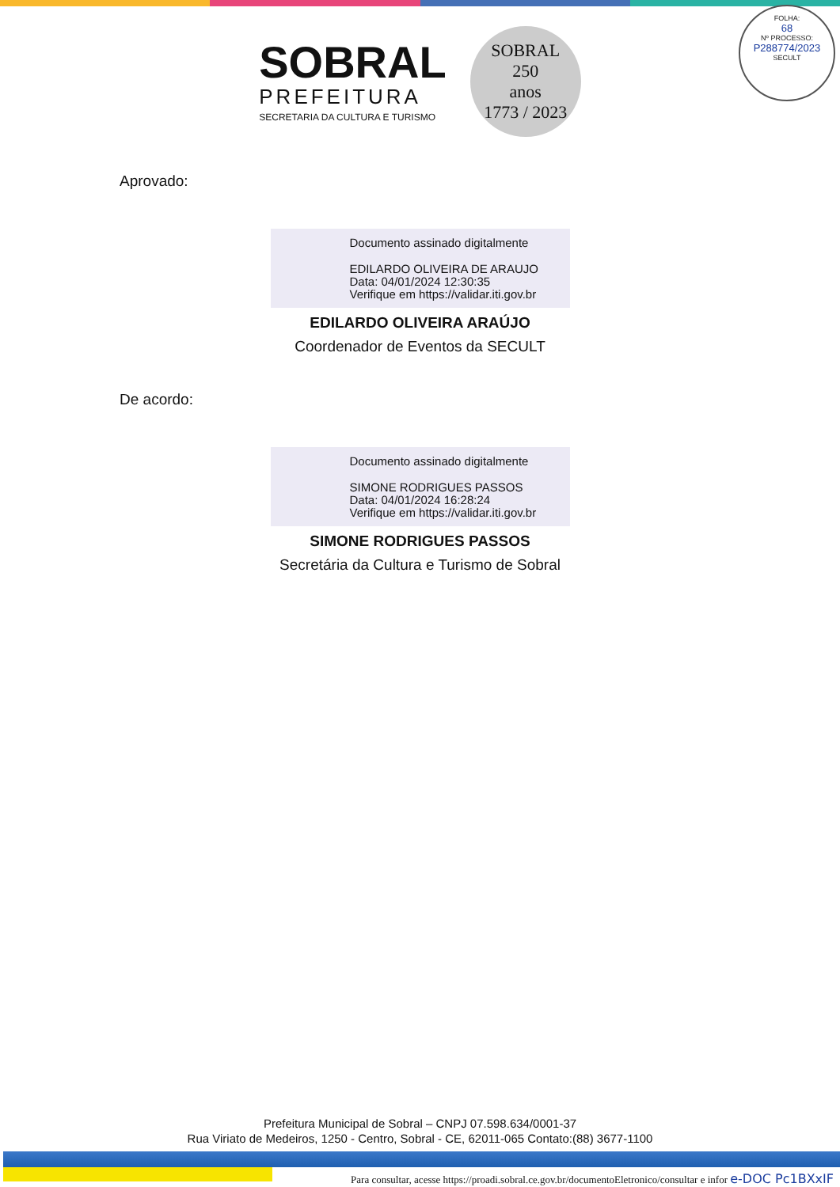SOBRAL
PREFEITURA
SECRETARIA DA CULTURA E TURISMO
SOBRAL
250
anos
1773 / 2023
FOLHA:
68
Nº PROCESSO:
P288774/2023
SECULT
Aprovado:
Documento assinado digitalmente
EDILARDO OLIVEIRA DE ARAUJO
Data: 04/01/2024 12:30:35
Verifique em https://validar.iti.gov.br
EDILARDO OLIVEIRA ARAÚJO
Coordenador de Eventos da SECULT
De acordo:
Documento assinado digitalmente
SIMONE RODRIGUES PASSOS
Data: 04/01/2024 16:28:24
Verifique em https://validar.iti.gov.br
SIMONE RODRIGUES PASSOS
Secretária da Cultura e Turismo de Sobral
Prefeitura Municipal de Sobral – CNPJ 07.598.634/0001-37
Rua Viriato de Medeiros, 1250 - Centro, Sobral - CE, 62011-065 Contato:(88) 3677-1100
Para consultar, acesse https://proadi.sobral.ce.gov.br/documentoEletronico/consultar e infor e-DOC Pc1BXxIF